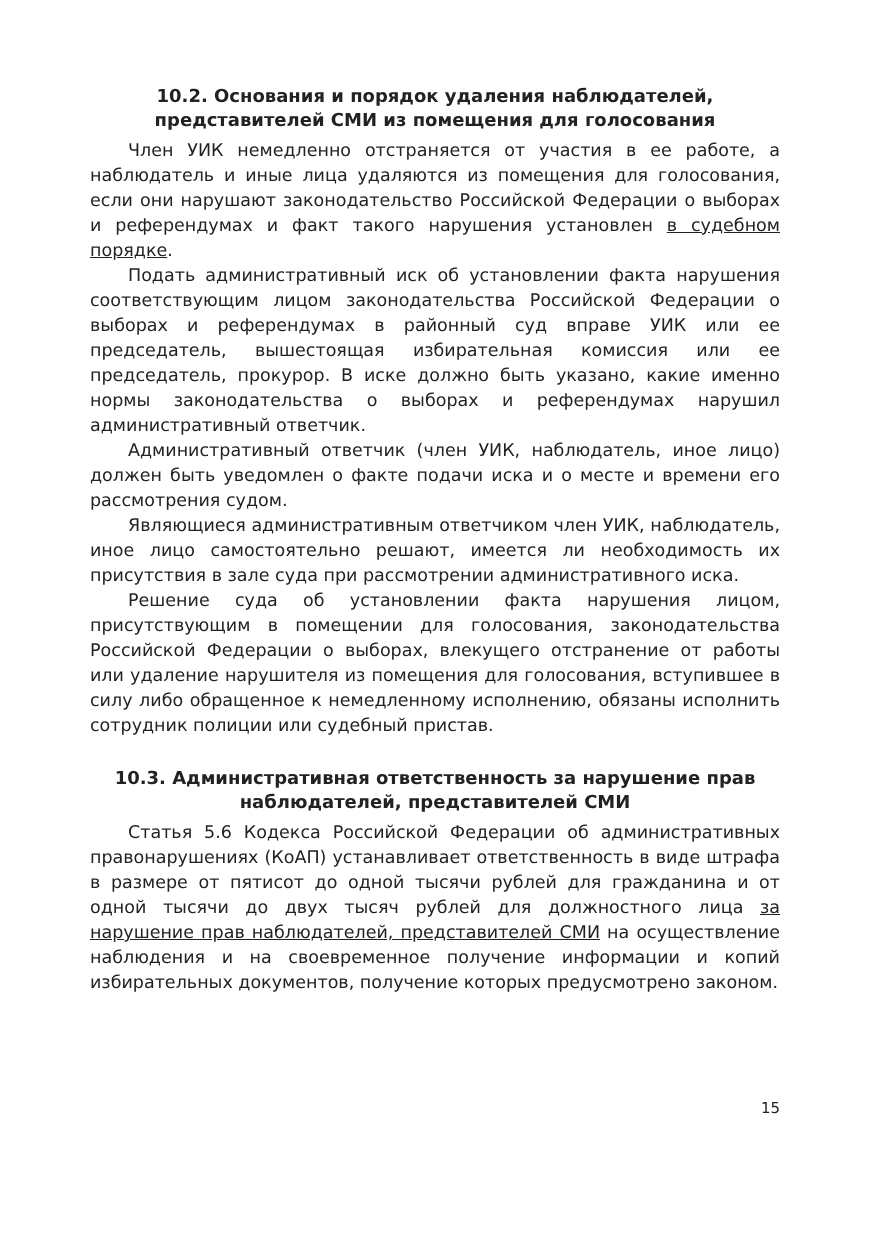10.2. Основания и порядок удаления наблюдателей, представителей СМИ из помещения для голосования
Член УИК немедленно отстраняется от участия в ее работе, а наблюдатель и иные лица удаляются из помещения для голосования, если они нарушают законодательство Российской Федерации о выборах и референдумах и факт такого нарушения установлен в судебном порядке.
Подать административный иск об установлении факта нарушения соответствующим лицом законодательства Российской Федерации о выборах и референдумах в районный суд вправе УИК или ее председатель, вышестоящая избирательная комиссия или ее председатель, прокурор. В иске должно быть указано, какие именно нормы законодательства о выборах и референдумах нарушил административный ответчик.
Административный ответчик (член УИК, наблюдатель, иное лицо) должен быть уведомлен о факте подачи иска и о месте и времени его рассмотрения судом.
Являющиеся административным ответчиком член УИК, наблюдатель, иное лицо самостоятельно решают, имеется ли необходимость их присутствия в зале суда при рассмотрении административного иска.
Решение суда об установлении факта нарушения лицом, присутствующим в помещении для голосования, законодательства Российской Федерации о выборах, влекущего отстранение от работы или удаление нарушителя из помещения для голосования, вступившее в силу либо обращенное к немедленному исполнению, обязаны исполнить сотрудник полиции или судебный пристав.
10.3. Административная ответственность за нарушение прав наблюдателей, представителей СМИ
Статья 5.6 Кодекса Российской Федерации об административных правонарушениях (КоАП) устанавливает ответственность в виде штрафа в размере от пятисот до одной тысячи рублей для гражданина и от одной тысячи до двух тысяч рублей для должностного лица за нарушение прав наблюдателей, представителей СМИ на осуществление наблюдения и на своевременное получение информации и копий избирательных документов, получение которых предусмотрено законом.
15